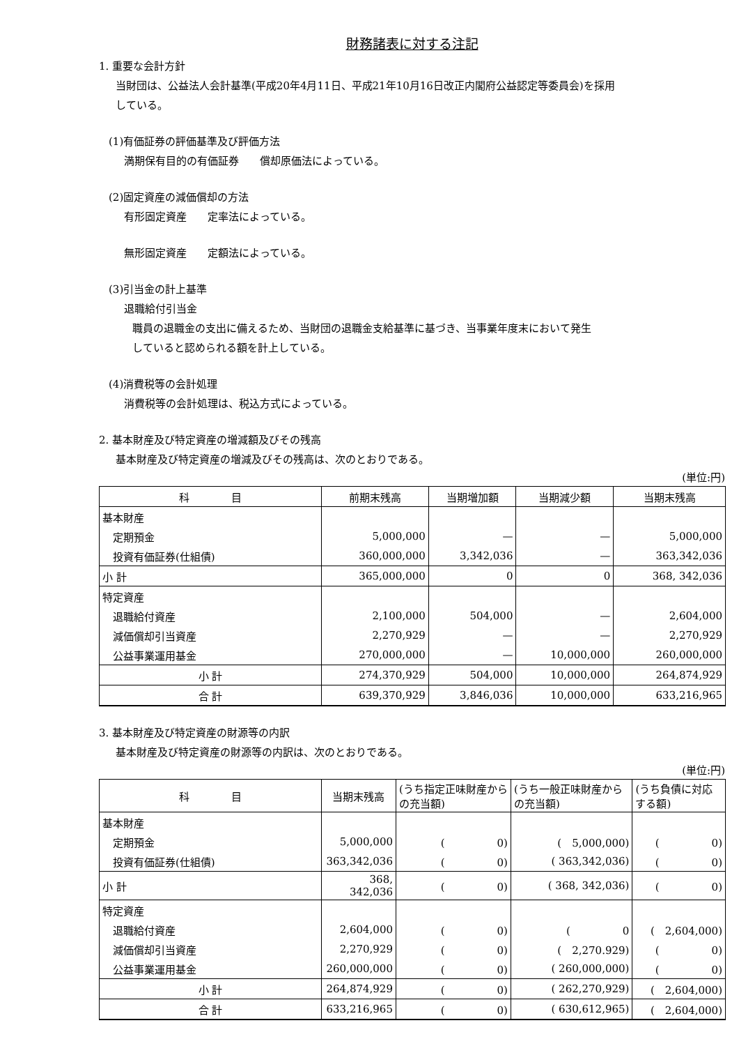財務諸表に対する注記
1. 重要な会計方針
当財団は、公益法人会計基準(平成20年4月11日、平成21年10月16日改正内閣府公益認定等委員会)を採用
している。
(1)有価証券の評価基準及び評価方法
満期保有目的の有価証券　　償却原価法によっている。
(2)固定資産の減価償却の方法
有形固定資産　　定率法によっている。
無形固定資産　　定額法によっている。
(3)引当金の計上基準
退職給付引当金
職員の退職金の支出に備えるため、当財団の退職金支給基準に基づき、当事業年度末において発生
していると認められる額を計上している。
(4)消費税等の会計処理
消費税等の会計処理は、税込方式によっている。
2. 基本財産及び特定資産の増減額及びその残高
基本財産及び特定資産の増減及びその残高は、次のとおりである。
(単位:円)
| 科 目 | 前期末残高 | 当期増加額 | 当期減少額 | 当期末残高 |
| --- | --- | --- | --- | --- |
| 基本財産 | | | | |
| 定期預金 | 5,000,000 | — | — | 5,000,000 |
| 投資有価証券(仕組債) | 360,000,000 | 3,342,036 | — | 363,342,036 |
| 小 計 | 365,000,000 | 0 | 0 | 368, 342,036 |
| 特定資産 | | | | |
| 退職給付資産 | 2,100,000 | 504,000 | — | 2,604,000 |
| 減価償却引当資産 | 2,270,929 | — | — | 2,270,929 |
| 公益事業運用基金 | 270,000,000 | — | 10,000,000 | 260,000,000 |
| 小 計 | 274,370,929 | 504,000 | 10,000,000 | 264,874,929 |
| 合 計 | 639,370,929 | 3,846,036 | 10,000,000 | 633,216,965 |
3. 基本財産及び特定資産の財源等の内訳
基本財産及び特定資産の財源等の内訳は、次のとおりである。
(単位:円)
| 科 目 | 当期末残高 | (うち指定正味財産からの充当額) | (うち一般正味財産からの充当額) | (うち負債に対応する額) |
| --- | --- | --- | --- | --- |
| 基本財産 | | | | |
| 定期預金 | 5,000,000 | ( 0) | ( 5,000,000) | ( 0) |
| 投資有価証券(仕組債) | 363,342,036 | ( 0) | ( 363,342,036) | ( 0) |
| 小 計 | 368, 342,036 | ( 0) | ( 368, 342,036) | ( 0) |
| 特定資産 | | | | |
| 退職給付資産 | 2,604,000 | ( 0) | ( 0 | ( 2,604,000) |
| 減価償却引当資産 | 2,270,929 | ( 0) | ( 2,270.929) | ( 0) |
| 公益事業運用基金 | 260,000,000 | ( 0) | ( 260,000,000) | ( 0) |
| 小 計 | 264,874,929 | ( 0) | ( 262,270,929) | ( 2,604,000) |
| 合 計 | 633,216,965 | ( 0) | ( 630,612,965) | ( 2,604,000) |